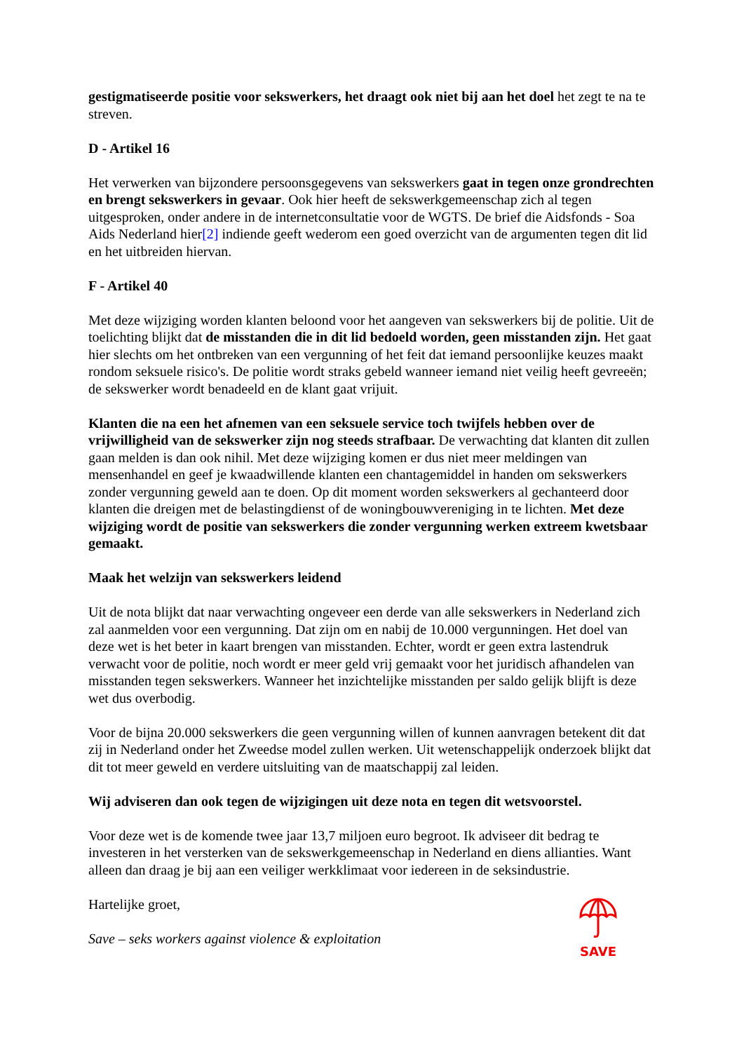gestigmatiseerde positie voor sekswerkers, het draagt ook niet bij aan het doel het zegt te na te streven.
D - Artikel 16
Het verwerken van bijzondere persoonsgegevens van sekswerkers gaat in tegen onze grondrechten en brengt sekswerkers in gevaar. Ook hier heeft de sekswerkgemeenschap zich al tegen uitgesproken, onder andere in de internetconsultatie voor de WGTS. De brief die Aidsfonds - Soa Aids Nederland hier[2] indiende geeft wederom een goed overzicht van de argumenten tegen dit lid en het uitbreiden hiervan.
F - Artikel 40
Met deze wijziging worden klanten beloond voor het aangeven van sekswerkers bij de politie. Uit de toelichting blijkt dat de misstanden die in dit lid bedoeld worden, geen misstanden zijn. Het gaat hier slechts om het ontbreken van een vergunning of het feit dat iemand persoonlijke keuzes maakt rondom seksuele risico's. De politie wordt straks gebeld wanneer iemand niet veilig heeft gevreeën; de sekswerker wordt benadeeld en de klant gaat vrijuit.
Klanten die na een het afnemen van een seksuele service toch twijfels hebben over de vrijwilligheid van de sekswerker zijn nog steeds strafbaar. De verwachting dat klanten dit zullen gaan melden is dan ook nihil. Met deze wijziging komen er dus niet meer meldingen van mensenhandel en geef je kwaadwillende klanten een chantagemiddel in handen om sekswerkers zonder vergunning geweld aan te doen. Op dit moment worden sekswerkers al gechanteerd door klanten die dreigen met de belastingdienst of de woningbouwvereniging in te lichten. Met deze wijziging wordt de positie van sekswerkers die zonder vergunning werken extreem kwetsbaar gemaakt.
Maak het welzijn van sekswerkers leidend
Uit de nota blijkt dat naar verwachting ongeveer een derde van alle sekswerkers in Nederland zich zal aanmelden voor een vergunning. Dat zijn om en nabij de 10.000 vergunningen. Het doel van deze wet is het beter in kaart brengen van misstanden. Echter, wordt er geen extra lastendruk verwacht voor de politie, noch wordt er meer geld vrij gemaakt voor het juridisch afhandelen van misstanden tegen sekswerkers. Wanneer het inzichtelijke misstanden per saldo gelijk blijft is deze wet dus overbodig.
Voor de bijna 20.000 sekswerkers die geen vergunning willen of kunnen aanvragen betekent dit dat zij in Nederland onder het Zweedse model zullen werken. Uit wetenschappelijk onderzoek blijkt dat dit tot meer geweld en verdere uitsluiting van de maatschappij zal leiden.
Wij adviseren dan ook tegen de wijzigingen uit deze nota en tegen dit wetsvoorstel.
Voor deze wet is de komende twee jaar 13,7 miljoen euro begroot. Ik adviseer dit bedrag te investeren in het versterken van de sekswerkgemeenschap in Nederland en diens allianties. Want alleen dan draag je bij aan een veiliger werkklimaat voor iedereen in de seksindustrie.
Hartelijke groet,
Save – seks workers against violence & exploitation
SAVE